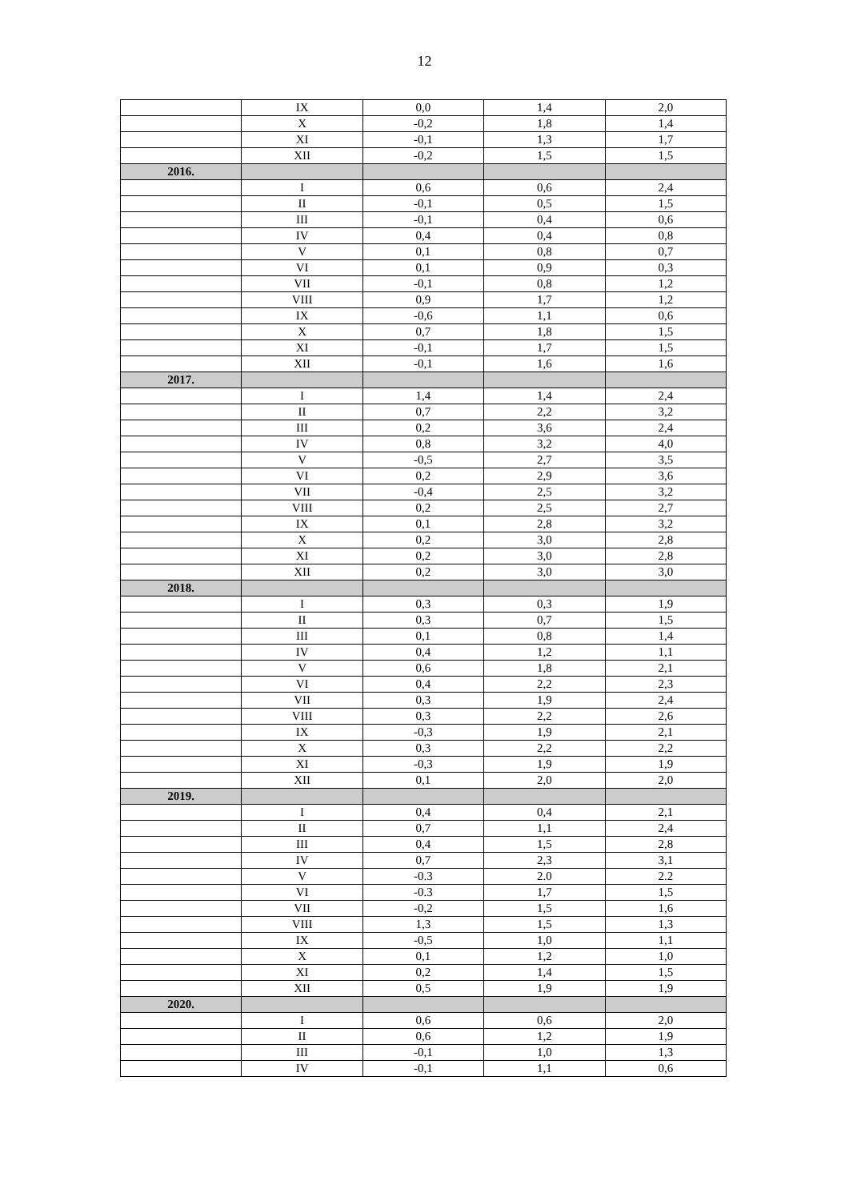12
| | IX | 0,0 | 1,4 | 2,0 |
| | X | -0,2 | 1,8 | 1,4 |
| | XI | -0,1 | 1,3 | 1,7 |
| | XII | -0,2 | 1,5 | 1,5 |
| 2016. | | | | |
| | I | 0,6 | 0,6 | 2,4 |
| | II | -0,1 | 0,5 | 1,5 |
| | III | -0,1 | 0,4 | 0,6 |
| | IV | 0,4 | 0,4 | 0,8 |
| | V | 0,1 | 0,8 | 0,7 |
| | VI | 0,1 | 0,9 | 0,3 |
| | VII | -0,1 | 0,8 | 1,2 |
| | VIII | 0,9 | 1,7 | 1,2 |
| | IX | -0,6 | 1,1 | 0,6 |
| | X | 0,7 | 1,8 | 1,5 |
| | XI | -0,1 | 1,7 | 1,5 |
| | XII | -0,1 | 1,6 | 1,6 |
| 2017. | | | | |
| | I | 1,4 | 1,4 | 2,4 |
| | II | 0,7 | 2,2 | 3,2 |
| | III | 0,2 | 3,6 | 2,4 |
| | IV | 0,8 | 3,2 | 4,0 |
| | V | -0,5 | 2,7 | 3,5 |
| | VI | 0,2 | 2,9 | 3,6 |
| | VII | -0,4 | 2,5 | 3,2 |
| | VIII | 0,2 | 2,5 | 2,7 |
| | IX | 0,1 | 2,8 | 3,2 |
| | X | 0,2 | 3,0 | 2,8 |
| | XI | 0,2 | 3,0 | 2,8 |
| | XII | 0,2 | 3,0 | 3,0 |
| 2018. | | | | |
| | I | 0,3 | 0,3 | 1,9 |
| | II | 0,3 | 0,7 | 1,5 |
| | III | 0,1 | 0,8 | 1,4 |
| | IV | 0,4 | 1,2 | 1,1 |
| | V | 0,6 | 1,8 | 2,1 |
| | VI | 0,4 | 2,2 | 2,3 |
| | VII | 0,3 | 1,9 | 2,4 |
| | VIII | 0,3 | 2,2 | 2,6 |
| | IX | -0,3 | 1,9 | 2,1 |
| | X | 0,3 | 2,2 | 2,2 |
| | XI | -0,3 | 1,9 | 1,9 |
| | XII | 0,1 | 2,0 | 2,0 |
| 2019. | | | | |
| | I | 0,4 | 0,4 | 2,1 |
| | II | 0,7 | 1,1 | 2,4 |
| | III | 0,4 | 1,5 | 2,8 |
| | IV | 0,7 | 2,3 | 3,1 |
| | V | -0.3 | 2.0 | 2.2 |
| | VI | -0.3 | 1,7 | 1,5 |
| | VII | -0,2 | 1,5 | 1,6 |
| | VIII | 1,3 | 1,5 | 1,3 |
| | IX | -0,5 | 1,0 | 1,1 |
| | X | 0,1 | 1,2 | 1,0 |
| | XI | 0,2 | 1,4 | 1,5 |
| | XII | 0,5 | 1,9 | 1,9 |
| 2020. | | | | |
| | I | 0,6 | 0,6 | 2,0 |
| | II | 0,6 | 1,2 | 1,9 |
| | III | -0,1 | 1,0 | 1,3 |
| | IV | -0,1 | 1,1 | 0,6 |